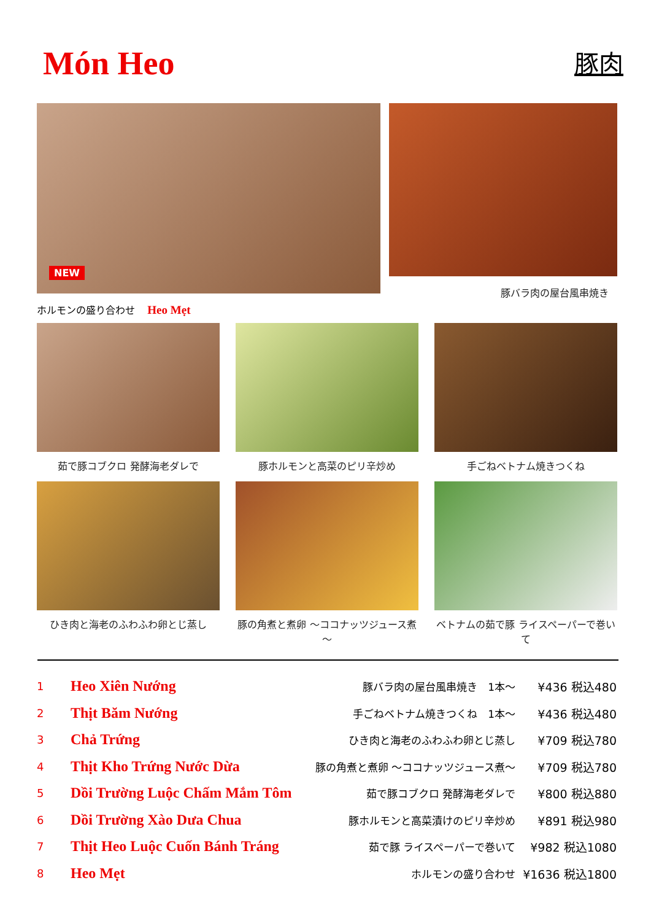Món Heo
豚肉
NEW
ホルモンの盛り合わせ Heo Mẹt
豚バラ肉の屋台風串焼き
茹で豚コブクロ 発酵海老ダレで
豚ホルモンと高菜のピリ辛炒め
手ごねベトナム焼きつくね
ひき肉と海老のふわふわ卵とじ蒸し
豚の角煮と煮卵 ～ココナッツジュース煮～
ベトナムの茹で豚 ライスペーパーで巻いて
| 1 | Heo Xiên Nướng | 豚バラ肉の屋台風串焼き 1本～ | ¥436 税込480 |
| 2 | Thịt Băm Nướng | 手ごねベトナム焼きつくね 1本～ | ¥436 税込480 |
| 3 | Chả Trứng | ひき肉と海老のふわふわ卵とじ蒸し | ¥709 税込780 |
| 4 | Thịt Kho Trứng Nước Dừa | 豚の角煮と煮卵 ～ココナッツジュース煮～ | ¥709 税込780 |
| 5 | Dồi Trường Luộc Chấm Mắm Tôm | 茹で豚コブクロ 発酵海老ダレで | ¥800 税込880 |
| 6 | Dồi Trường Xào Dưa Chua | 豚ホルモンと高菜漬けのピリ辛炒め | ¥891 税込980 |
| 7 | Thịt Heo Luộc Cuốn Bánh Tráng | 茹で豚 ライスペーパーで巻いて | ¥982 税込1080 |
| 8 | Heo Mẹt | ホルモンの盛り合わせ | ¥1636 税込1800 |